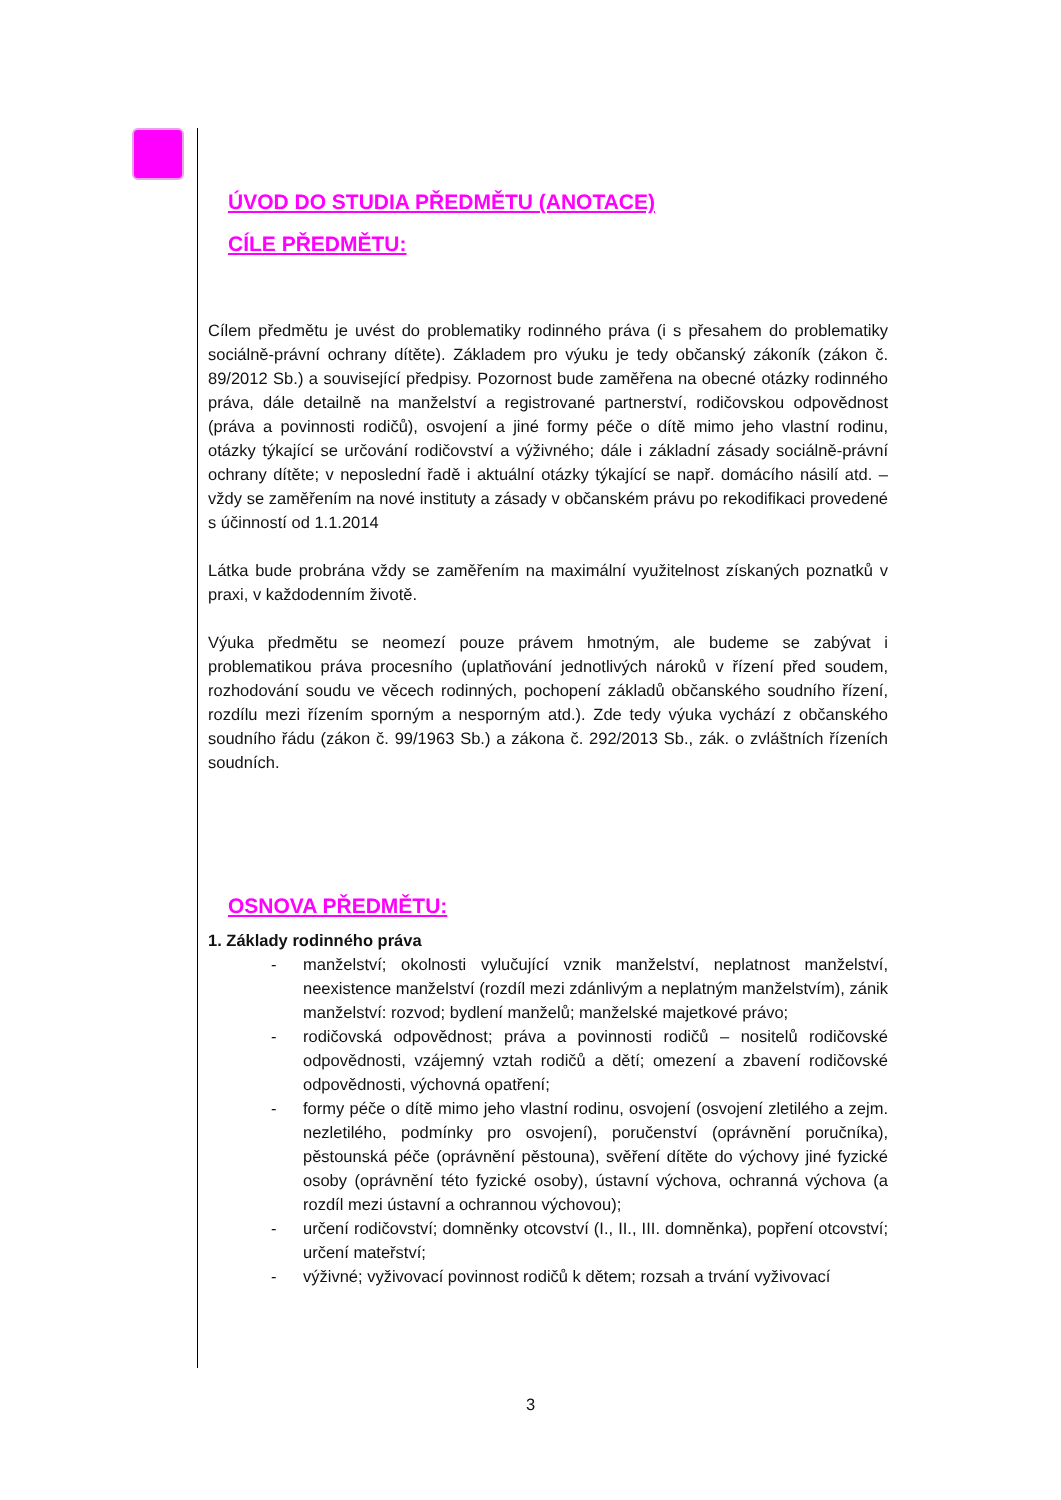ÚVOD DO STUDIA PŘEDMĚTU (ANOTACE)
CÍLE PŘEDMĚTU:
Cílem předmětu je uvést do problematiky rodinného práva (i s přesahem do problematiky sociálně-právní ochrany dítěte). Základem pro výuku je tedy občanský zákoník (zákon č. 89/2012 Sb.) a související předpisy. Pozornost bude zaměřena na obecné otázky rodinného práva, dále detailně na manželství a registrované partnerství, rodičovskou odpovědnost (práva a povinnosti rodičů), osvojení a jiné formy péče o dítě mimo jeho vlastní rodinu, otázky týkající se určování rodičovství a výživného; dále i základní zásady sociálně-právní ochrany dítěte; v neposlední řadě i aktuální otázky týkající se např. domácího násilí atd. – vždy se zaměřením na nové instituty a zásady v občanském právu po rekodifikaci provedené s účinností od 1.1.2014
Látka bude probrána vždy se zaměřením na maximální využitelnost získaných poznatků v praxi, v každodenním životě.
Výuka předmětu se neomezí pouze právem hmotným, ale budeme se zabývat i problematikou práva procesního (uplatňování jednotlivých nároků v řízení před soudem, rozhodování soudu ve věcech rodinných, pochopení základů občanského soudního řízení, rozdílu mezi řízením sporným a nesporným atd.). Zde tedy výuka vychází z občanského soudního řádu (zákon č. 99/1963 Sb.) a zákona č. 292/2013 Sb., zák. o zvláštních řízeních soudních.
OSNOVA PŘEDMĚTU:
1. Základy rodinného práva
- manželství; okolnosti vylučující vznik manželství, neplatnost manželství, neexistence manželství (rozdíl mezi zdánlivým a neplatným manželstvím), zánik manželství: rozvod; bydlení manželů; manželské majetkové právo;
- rodičovská odpovědnost; práva a povinnosti rodičů – nositelů rodičovské odpovědnosti, vzájemný vztah rodičů a dětí; omezení a zbavení rodičovské odpovědnosti, výchovná opatření;
- formy péče o dítě mimo jeho vlastní rodinu, osvojení (osvojení zletilého a zejm. nezletilého, podmínky pro osvojení), poručenství (oprávnění poručníka), pěstounská péče (oprávnění pěstouna), svěření dítěte do výchovy jiné fyzické osoby (oprávnění této fyzické osoby), ústavní výchova, ochranná výchova (a rozdíl mezi ústavní a ochrannou výchovou);
- určení rodičovství; domněnky otcovství (I., II., III. domněnka), popření otcovství; určení mateřství;
- výživné; vyživovací povinnost rodičů k dětem; rozsah a trvání vyživovací
3